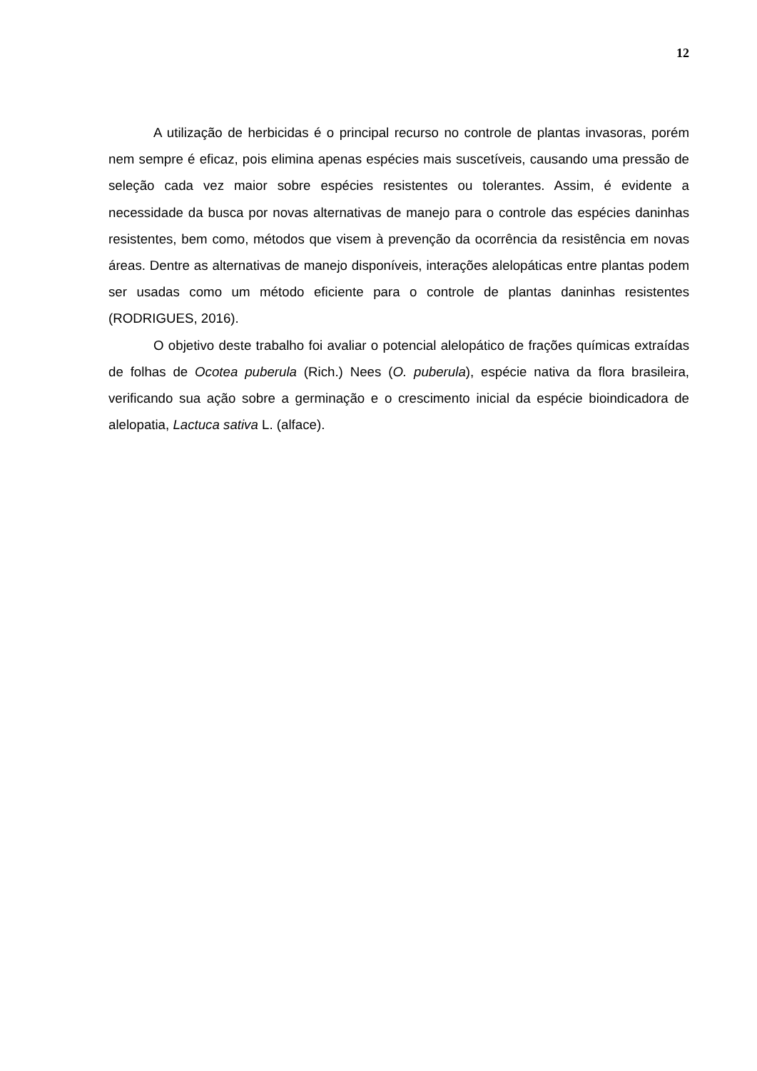12
A utilização de herbicidas é o principal recurso no controle de plantas invasoras, porém nem sempre é eficaz, pois elimina apenas espécies mais suscetíveis, causando uma pressão de seleção cada vez maior sobre espécies resistentes ou tolerantes. Assim, é evidente a necessidade da busca por novas alternativas de manejo para o controle das espécies daninhas resistentes, bem como, métodos que visem à prevenção da ocorrência da resistência em novas áreas. Dentre as alternativas de manejo disponíveis, interações alelopáticas entre plantas podem ser usadas como um método eficiente para o controle de plantas daninhas resistentes (RODRIGUES, 2016).
O objetivo deste trabalho foi avaliar o potencial alelopático de frações químicas extraídas de folhas de Ocotea puberula (Rich.) Nees (O. puberula), espécie nativa da flora brasileira, verificando sua ação sobre a germinação e o crescimento inicial da espécie bioindicadora de alelopatia, Lactuca sativa L. (alface).